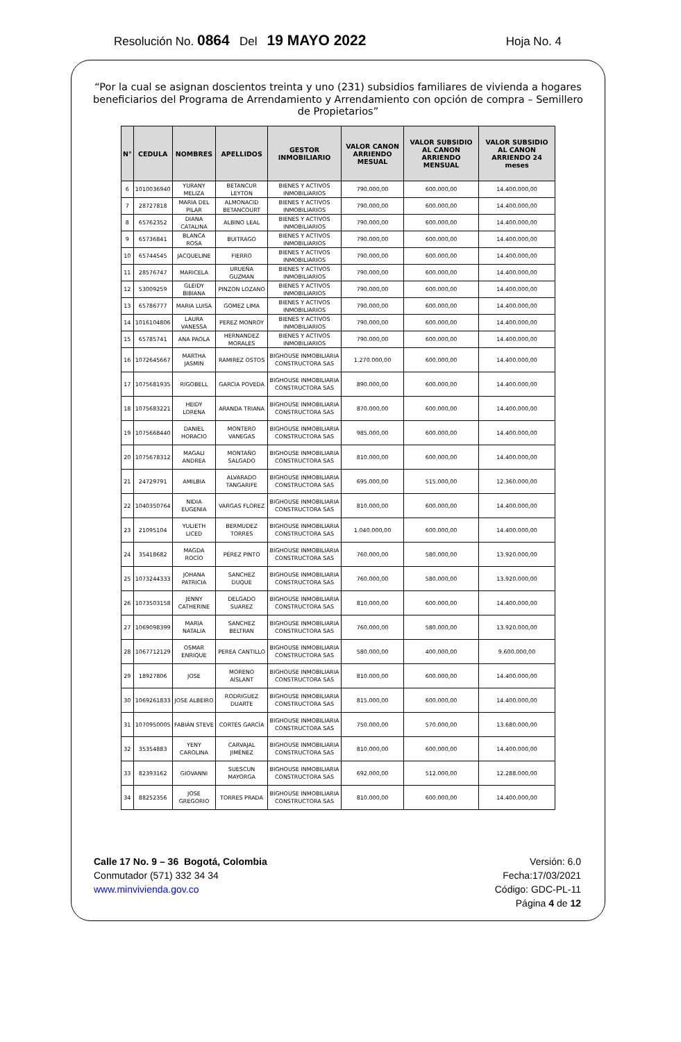Resolución No. 0864 Del 19 MAYO 2022 Hoja No. 4
“Por la cual se asignan doscientos treinta y uno (231) subsidios familiares de vivienda a hogares beneficiarios del Programa de Arrendamiento y Arrendamiento con opción de compra – Semillero de Propietarios”
| N° | CEDULA | NOMBRES | APELLIDOS | GESTOR INMOBILIARIO | VALOR CANON ARRIENDO MESUAL | VALOR SUBSIDIO AL CANON ARRIENDO MENSUAL | VALOR SUBSIDIO AL CANON ARRIENDO 24 meses |
| --- | --- | --- | --- | --- | --- | --- | --- |
| 6 | 1010036940 | YURANY MELIZA | BETANCUR LEYTON | BIENES Y ACTIVOS INMOBILIARIOS | 790.000,00 | 600.000,00 | 14.400.000,00 |
| 7 | 28727818 | MARIA DEL PILAR | ALMONACID BETANCOURT | BIENES Y ACTIVOS INMOBILIARIOS | 790.000,00 | 600.000,00 | 14.400.000,00 |
| 8 | 65762352 | DIANA CATALINA | ALBINO LEAL | BIENES Y ACTIVOS INMOBILIARIOS | 790.000,00 | 600.000,00 | 14.400.000,00 |
| 9 | 65736841 | BLANCA ROSA | BUITRAGO | BIENES Y ACTIVOS INMOBILIARIOS | 790.000,00 | 600.000,00 | 14.400.000,00 |
| 10 | 65744545 | JACQUELINE | FIERRO | BIENES Y ACTIVOS INMOBILIARIOS | 790.000,00 | 600.000,00 | 14.400.000,00 |
| 11 | 28576747 | MARICELA | URUEÑA GUZMAN | BIENES Y ACTIVOS INMOBILIARIOS | 790.000,00 | 600.000,00 | 14.400.000,00 |
| 12 | 53009259 | GLEIDY BIBIANA | PINZON LOZANO | BIENES Y ACTIVOS INMOBILIARIOS | 790.000,00 | 600.000,00 | 14.400.000,00 |
| 13 | 65786777 | MARIA LUISA | GOMEZ LIMA | BIENES Y ACTIVOS INMOBILIARIOS | 790.000,00 | 600.000,00 | 14.400.000,00 |
| 14 | 1016104806 | LAURA VANESSA | PEREZ MONROY | BIENES Y ACTIVOS INMOBILIARIOS | 790.000,00 | 600.000,00 | 14.400.000,00 |
| 15 | 65785741 | ANA PAOLA | HERNANDEZ MORALES | BIENES Y ACTIVOS INMOBILIARIOS | 790.000,00 | 600.000,00 | 14.400.000,00 |
| 16 | 1072645667 | MARTHA JASMIN | RAMIREZ OSTOS | BIGHOUSE INMOBILIARIA CONSTRUCTORA SAS | 1.270.000,00 | 600.000,00 | 14.400.000,00 |
| 17 | 1075681935 | RIGOBELL | GARCIA POVEDA | BIGHOUSE INMOBILIARIA CONSTRUCTORA SAS | 890.000,00 | 600.000,00 | 14.400.000,00 |
| 18 | 1075683221 | HEIDY LORENA | ARANDA TRIANA | BIGHOUSE INMOBILIARIA CONSTRUCTORA SAS | 870.000,00 | 600.000,00 | 14.400.000,00 |
| 19 | 1075668440 | DANIEL HORACIO | MONTERO VANEGAS | BIGHOUSE INMOBILIARIA CONSTRUCTORA SAS | 985.000,00 | 600.000,00 | 14.400.000,00 |
| 20 | 1075678312 | MAGALI ANDREA | MONTAÑO SALGADO | BIGHOUSE INMOBILIARIA CONSTRUCTORA SAS | 810.000,00 | 600.000,00 | 14.400.000,00 |
| 21 | 24729791 | AMILBIA | ALVARADO TANGARIFE | BIGHOUSE INMOBILIARIA CONSTRUCTORA SAS | 695.000,00 | 515.000,00 | 12.360.000,00 |
| 22 | 1040350764 | NIDIA EUGENIA | VARGAS FLOREZ | BIGHOUSE INMOBILIARIA CONSTRUCTORA SAS | 810.000,00 | 600.000,00 | 14.400.000,00 |
| 23 | 21095104 | YULIETH LICED | BERMUDEZ TORRES | BIGHOUSE INMOBILIARIA CONSTRUCTORA SAS | 1.040.000,00 | 600.000,00 | 14.400.000,00 |
| 24 | 35418682 | MAGDA ROCÍO | PÉREZ PINTO | BIGHOUSE INMOBILIARIA CONSTRUCTORA SAS | 760.000,00 | 580.000,00 | 13.920.000,00 |
| 25 | 1073244333 | JOHANA PATRICIA | SANCHEZ DUQUE | BIGHOUSE INMOBILIARIA CONSTRUCTORA SAS | 760.000,00 | 580.000,00 | 13.920.000,00 |
| 26 | 1073503158 | JENNY CATHERINE | DELGADO SUAREZ | BIGHOUSE INMOBILIARIA CONSTRUCTORA SAS | 810.000,00 | 600.000,00 | 14.400.000,00 |
| 27 | 1069098399 | MARIA NATALIA | SANCHEZ BELTRAN | BIGHOUSE INMOBILIARIA CONSTRUCTORA SAS | 760.000,00 | 580.000,00 | 13.920.000,00 |
| 28 | 1067712129 | OSMAR ENRIQUE | PEREA CANTILLO | BIGHOUSE INMOBILIARIA CONSTRUCTORA SAS | 580.000,00 | 400.000,00 | 9.600.000,00 |
| 29 | 18927806 | JOSE | MORENO AISLANT | BIGHOUSE INMOBILIARIA CONSTRUCTORA SAS | 810.000,00 | 600.000,00 | 14.400.000,00 |
| 30 | 1069261833 | JOSE ALBEIRO | RODRIGUEZ DUARTE | BIGHOUSE INMOBILIARIA CONSTRUCTORA SAS | 815.000,00 | 600.000,00 | 14.400.000,00 |
| 31 | 1070950005 | FABIÁN STEVE | CORTÉS GARCÍA | BIGHOUSE INMOBILIARIA CONSTRUCTORA SAS | 750.000,00 | 570.000,00 | 13.680.000,00 |
| 32 | 35354883 | YENY CAROLINA | CARVAJAL JIMÉNEZ | BIGHOUSE INMOBILIARIA CONSTRUCTORA SAS | 810.000,00 | 600.000,00 | 14.400.000,00 |
| 33 | 82393162 | GIOVANNI | SUESCUN MAYORGA | BIGHOUSE INMOBILIARIA CONSTRUCTORA SAS | 692.000,00 | 512.000,00 | 12.288.000,00 |
| 34 | 88252356 | JOSE GREGORIO | TORRES PRADA | BIGHOUSE INMOBILIARIA CONSTRUCTORA SAS | 810.000,00 | 600.000,00 | 14.400.000,00 |
Calle 17 No. 9 – 36 Bogotá, Colombia
Conmutador (571) 332 34 34
www.minvivienda.gov.co
Versión: 6.0
Fecha:17/03/2021
Código: GDC-PL-11
Página 4 de 12